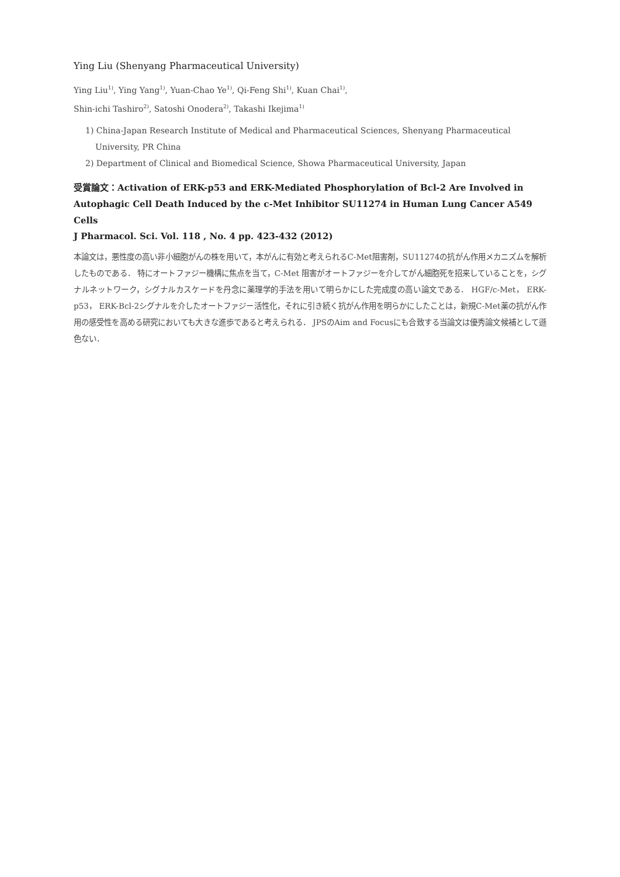Ying Liu (Shenyang Pharmaceutical University)
Ying Liu<sup>1)</sup>, Ying Yang<sup>1)</sup>, Yuan-Chao Ye<sup>1)</sup>, Qi-Feng Shi<sup>1)</sup>, Kuan Chai<sup>1)</sup>,
Shin-ichi Tashiro<sup>2)</sup>, Satoshi Onodera<sup>2)</sup>, Takashi Ikejima<sup>1)</sup>
1) China-Japan Research Institute of Medical and Pharmaceutical Sciences, Shenyang Pharmaceutical University, PR China
2) Department of Clinical and Biomedical Science, Showa Pharmaceutical University, Japan
受賞論文：Activation of ERK-p53 and ERK-Mediated Phosphorylation of Bcl-2 Are Involved in Autophagic Cell Death Induced by the c-Met Inhibitor SU11274 in Human Lung Cancer A549 Cells
J Pharmacol. Sci. Vol. 118 , No. 4 pp. 423-432 (2012)
本論文は，悪性度の高い非小細胞がんの株を用いて，本がんに有効と考えられるC-Met阻害剤，SU11274の抗がん作用メカニズムを解析したものである． 特にオートファジー機構に焦点を当て，C-Met 阻害がオートファジーを介してがん細胞死を招来していることを，シグナルネットワーク，シグナルカスケードを丹念に薬理学的手法を用いて明らかにした完成度の高い論文である． HGF/c-Met， ERK-p53， ERK-Bcl-2シグナルを介したオートファジー活性化，それに引き続く抗がん作用を明らかにしたことは，新規C-Met薬の抗がん作用の感受性を高める研究においても大きな進歩であると考えられる． JPSのAim and Focusにも合致する当論文は優秀論文候補として遜色ない．